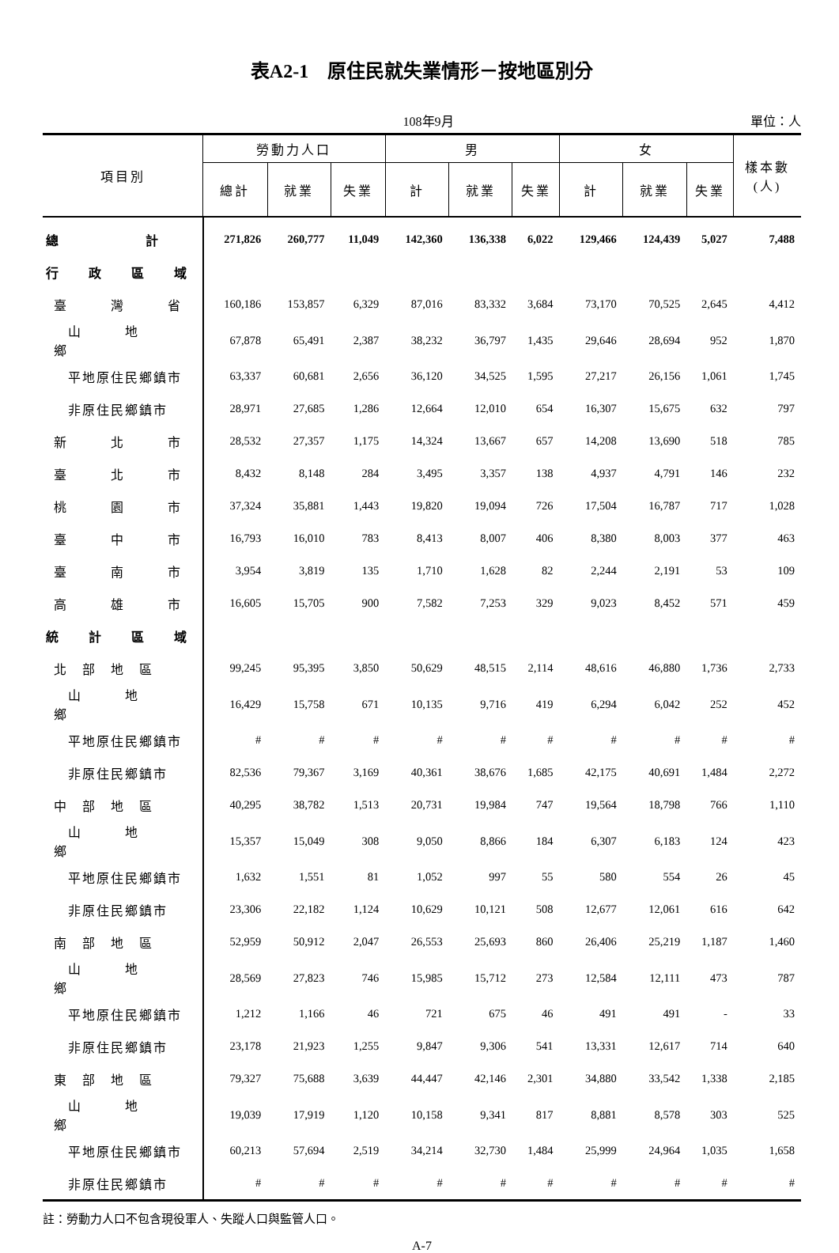表A2-1　原住民就失業情形－按地區別分
108年9月 單位：人
| 項目別 | 勞動力人口 | | | 男 | | | 女 | | | 樣本數 (人) |
| --- | --- | --- | --- | --- | --- | --- | --- | --- | --- | --- |
| | 總計 | 就業 | 失業 | 計 | 就業 | 失業 | 計 | 就業 | 失業 | |
| 總 計 | 271,826 | 260,777 | 11,049 | 142,360 | 136,338 | 6,022 | 129,466 | 124,439 | 5,027 | 7,488 |
| 行 政 區 域 | | | | | | | | | | |
| 臺 灣 省 | 160,186 | 153,857 | 6,329 | 87,016 | 83,332 | 3,684 | 73,170 | 70,525 | 2,645 | 4,412 |
| 山 地 鄉 | 67,878 | 65,491 | 2,387 | 38,232 | 36,797 | 1,435 | 29,646 | 28,694 | 952 | 1,870 |
| 平地原住民鄉鎮市 | 63,337 | 60,681 | 2,656 | 36,120 | 34,525 | 1,595 | 27,217 | 26,156 | 1,061 | 1,745 |
| 非原住民鄉鎮市 | 28,971 | 27,685 | 1,286 | 12,664 | 12,010 | 654 | 16,307 | 15,675 | 632 | 797 |
| 新 北 市 | 28,532 | 27,357 | 1,175 | 14,324 | 13,667 | 657 | 14,208 | 13,690 | 518 | 785 |
| 臺 北 市 | 8,432 | 8,148 | 284 | 3,495 | 3,357 | 138 | 4,937 | 4,791 | 146 | 232 |
| 桃 園 市 | 37,324 | 35,881 | 1,443 | 19,820 | 19,094 | 726 | 17,504 | 16,787 | 717 | 1,028 |
| 臺 中 市 | 16,793 | 16,010 | 783 | 8,413 | 8,007 | 406 | 8,380 | 8,003 | 377 | 463 |
| 臺 南 市 | 3,954 | 3,819 | 135 | 1,710 | 1,628 | 82 | 2,244 | 2,191 | 53 | 109 |
| 高 雄 市 | 16,605 | 15,705 | 900 | 7,582 | 7,253 | 329 | 9,023 | 8,452 | 571 | 459 |
| 統 計 區 域 | | | | | | | | | | |
| 北 部 地 區 | 99,245 | 95,395 | 3,850 | 50,629 | 48,515 | 2,114 | 48,616 | 46,880 | 1,736 | 2,733 |
| 山 地 鄉 | 16,429 | 15,758 | 671 | 10,135 | 9,716 | 419 | 6,294 | 6,042 | 252 | 452 |
| 平地原住民鄉鎮市 | # | # | # | # | # | # | # | # | # | # |
| 非原住民鄉鎮市 | 82,536 | 79,367 | 3,169 | 40,361 | 38,676 | 1,685 | 42,175 | 40,691 | 1,484 | 2,272 |
| 中 部 地 區 | 40,295 | 38,782 | 1,513 | 20,731 | 19,984 | 747 | 19,564 | 18,798 | 766 | 1,110 |
| 山 地 鄉 | 15,357 | 15,049 | 308 | 9,050 | 8,866 | 184 | 6,307 | 6,183 | 124 | 423 |
| 平地原住民鄉鎮市 | 1,632 | 1,551 | 81 | 1,052 | 997 | 55 | 580 | 554 | 26 | 45 |
| 非原住民鄉鎮市 | 23,306 | 22,182 | 1,124 | 10,629 | 10,121 | 508 | 12,677 | 12,061 | 616 | 642 |
| 南 部 地 區 | 52,959 | 50,912 | 2,047 | 26,553 | 25,693 | 860 | 26,406 | 25,219 | 1,187 | 1,460 |
| 山 地 鄉 | 28,569 | 27,823 | 746 | 15,985 | 15,712 | 273 | 12,584 | 12,111 | 473 | 787 |
| 平地原住民鄉鎮市 | 1,212 | 1,166 | 46 | 721 | 675 | 46 | 491 | 491 | - | 33 |
| 非原住民鄉鎮市 | 23,178 | 21,923 | 1,255 | 9,847 | 9,306 | 541 | 13,331 | 12,617 | 714 | 640 |
| 東 部 地 區 | 79,327 | 75,688 | 3,639 | 44,447 | 42,146 | 2,301 | 34,880 | 33,542 | 1,338 | 2,185 |
| 山 地 鄉 | 19,039 | 17,919 | 1,120 | 10,158 | 9,341 | 817 | 8,881 | 8,578 | 303 | 525 |
| 平地原住民鄉鎮市 | 60,213 | 57,694 | 2,519 | 34,214 | 32,730 | 1,484 | 25,999 | 24,964 | 1,035 | 1,658 |
| 非原住民鄉鎮市 | # | # | # | # | # | # | # | # | # | # |
註：勞動力人口不包含現役軍人、失蹤人口與監管人口。
A-7